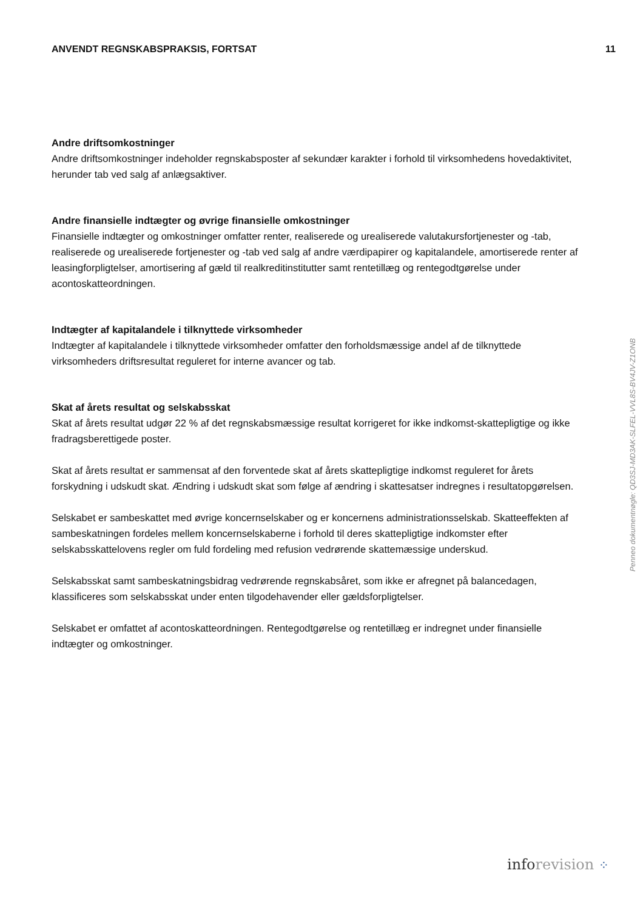ANVENDT REGNSKABSPRAKSIS, FORTSAT 11
Andre driftsomkostninger
Andre driftsomkostninger indeholder regnskabsposter af sekundær karakter i forhold til virksomhedens hovedaktivitet, herunder tab ved salg af anlægsaktiver.
Andre finansielle indtægter og øvrige finansielle omkostninger
Finansielle indtægter og omkostninger omfatter renter, realiserede og urealiserede valutakursfortjenester og -tab, realiserede og urealiserede fortjenester og -tab ved salg af andre værdipapirer og kapitalandele, amortiserede renter af leasingforpligtelser, amortisering af gæld til realkreditinstitutter samt rentetillæg og rentegodtgørelse under acontoskatteordningen.
Indtægter af kapitalandele i tilknyttede virksomheder
Indtægter af kapitalandele i tilknyttede virksomheder omfatter den forholdsmæssige andel af de tilknyttede virksomheders driftsresultat reguleret for interne avancer og tab.
Skat af årets resultat og selskabsskat
Skat af årets resultat udgør 22 % af det regnskabsmæssige resultat korrigeret for ikke indkomst-skattepligtige og ikke fradragsberettigede poster.
Skat af årets resultat er sammensat af den forventede skat af årets skattepligtige indkomst reguleret for årets forskydning i udskudt skat. Ændring i udskudt skat som følge af ændring i skattesatser indregnes i resultatopgørelsen.
Selskabet er sambeskattet med øvrige koncernselskaber og er koncernens administrationsselskab. Skatteeffekten af sambeskatningen fordeles mellem koncernselskaberne i forhold til deres skattepligtige indkomster efter selskabsskattelovens regler om fuld fordeling med refusion vedrørende skattemæssige underskud.
Selskabsskat samt sambeskatningsbidrag vedrørende regnskabsåret, som ikke er afregnet på balancedagen, klassificeres som selskabsskat under enten tilgodehavender eller gældsforpligtelser.
Selskabet er omfattet af acontoskatteordningen. Rentegodtgørelse og rentetillæg er indregnet under finansielle indtægter og omkostninger.
Penneo dokumentnøgle: QD3SJ-MD3AK-SLFEL-VVL8S-BV4JV-Z1ONB
info revision ⁘